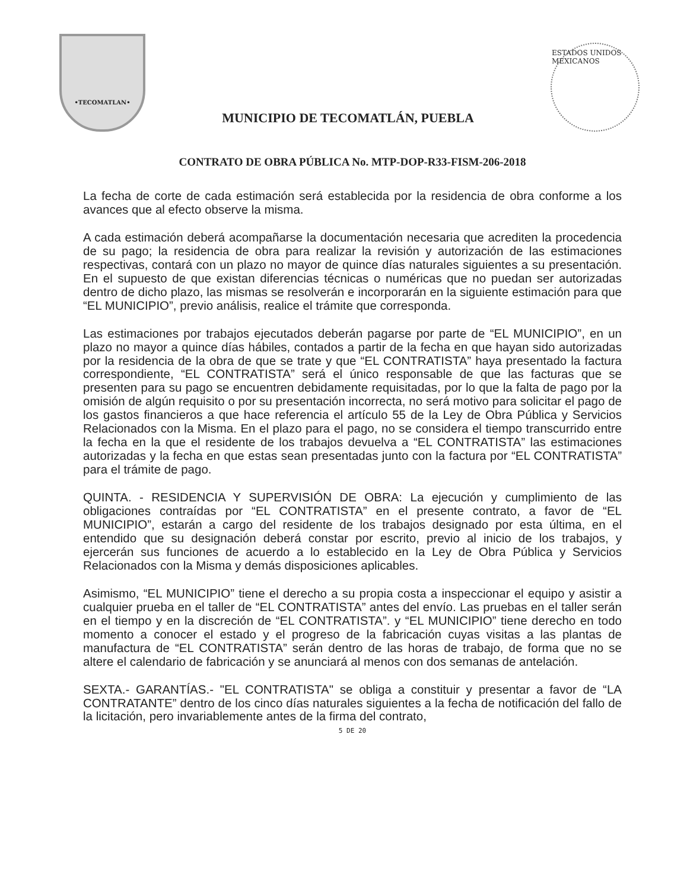•TECOMATLAN•
MUNICIPIO DE TECOMATLÁN, PUEBLA
ESTADOS UNIDOS MEXICANOS
CONTRATO DE OBRA PÚBLICA No. MTP-DOP-R33-FISM-206-2018
La fecha de corte de cada estimación será establecida por la residencia de obra conforme a los avances que al efecto observe la misma.
A cada estimación deberá acompañarse la documentación necesaria que acrediten la procedencia de su pago; la residencia de obra para realizar la revisión y autorización de las estimaciones respectivas, contará con un plazo no mayor de quince días naturales siguientes a su presentación. En el supuesto de que existan diferencias técnicas o numéricas que no puedan ser autorizadas dentro de dicho plazo, las mismas se resolverán e incorporarán en la siguiente estimación para que “EL MUNICIPIO”, previo análisis, realice el trámite que corresponda.
Las estimaciones por trabajos ejecutados deberán pagarse por parte de “EL MUNICIPIO”, en un plazo no mayor a quince días hábiles, contados a partir de la fecha en que hayan sido autorizadas por la residencia de la obra de que se trate y que “EL CONTRATISTA” haya presentado la factura correspondiente, “EL CONTRATISTA” será el único responsable de que las facturas que se presenten para su pago se encuentren debidamente requisitadas, por lo que la falta de pago por la omisión de algún requisito o por su presentación incorrecta, no será motivo para solicitar el pago de los gastos financieros a que hace referencia el artículo 55 de la Ley de Obra Pública y Servicios Relacionados con la Misma. En el plazo para el pago, no se considera el tiempo transcurrido entre la fecha en la que el residente de los trabajos devuelva a “EL CONTRATISTA” las estimaciones autorizadas y la fecha en que estas sean presentadas junto con la factura por “EL CONTRATISTA” para el trámite de pago.
QUINTA. - RESIDENCIA Y SUPERVISIÓN DE OBRA: La ejecución y cumplimiento de las obligaciones contraídas por “EL CONTRATISTA” en el presente contrato, a favor de “EL MUNICIPIO”, estarán a cargo del residente de los trabajos designado por esta última, en el entendido que su designación deberá constar por escrito, previo al inicio de los trabajos, y ejercerán sus funciones de acuerdo a lo establecido en la Ley de Obra Pública y Servicios Relacionados con la Misma y demás disposiciones aplicables.
Asimismo, “EL MUNICIPIO” tiene el derecho a su propia costa a inspeccionar el equipo y asistir a cualquier prueba en el taller de “EL CONTRATISTA” antes del envío. Las pruebas en el taller serán en el tiempo y en la discreción de “EL CONTRATISTA”. y “EL MUNICIPIO” tiene derecho en todo momento a conocer el estado y el progreso de la fabricación cuyas visitas a las plantas de manufactura de “EL CONTRATISTA” serán dentro de las horas de trabajo, de forma que no se altere el calendario de fabricación y se anunciará al menos con dos semanas de antelación.
SEXTA.- GARANTÍAS.- "EL CONTRATISTA" se obliga a constituir y presentar a favor de “LA CONTRATANTE” dentro de los cinco días naturales siguientes a la fecha de notificación del fallo de la licitación, pero invariablemente antes de la firma del contrato,
5 DE 20